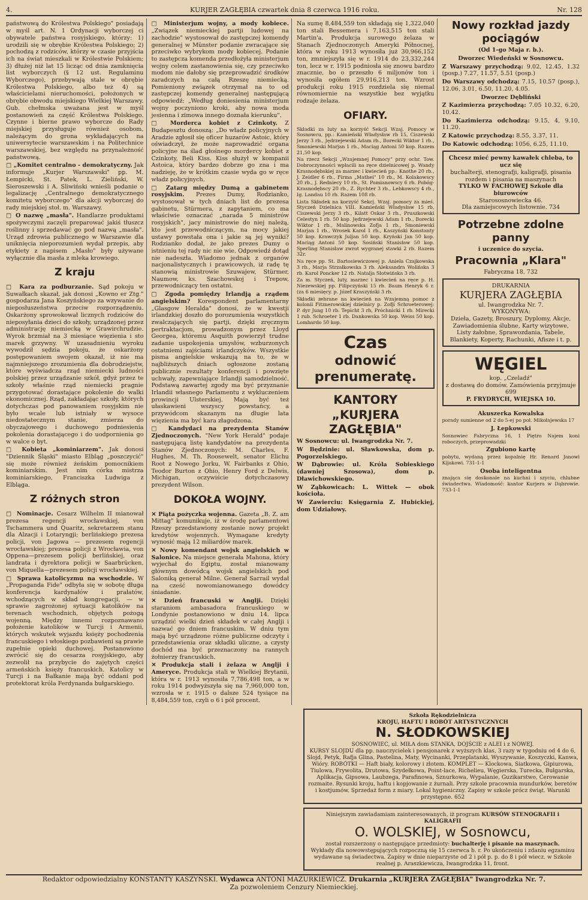4. KURJER ZAGŁĘBIA czwartek dnia 8 czerwca 1916 roku. Nr. 128
państwową do Królestwa Polskiego" posiadają w myśl art. N. 1 Ordynacji wyborczej ci obywatele państwa rosyjskiego, którzy: 1) urodzili się w obrębie Królestwa Polskiego; 2) pochodzą z rodziców, którzy w czasie przyjścia ich na świat mieszkali w Królestwie Polskiem; 3) dłużej niż lat 15 licząc od dnia zamknięcia list wyborczych (§ 12 ust. Regulaminu Wyborczego), przebywają stale w obrębie Królestwa Polskiego, albo też 4) są właścicielami nieruchomości, położonych w obrębie obwodu miejskiego Wielkiej Warszawy. Gub. chełmska uważana jest w myśl postanowień za część Królestwa Polskiego. Czynne i bierne prawo wyborcze do Rady miejskiej przysługuje również osobom, należącym do grona wykładających na uniwersytecie warszawskim i na Politechnice warszawskiej, bez względu na przynależność państwową.
□ „Komitet centralno - demokratyczny. Jak informuje „Kurjer Warszawski" pp. M. Łempicki, St. Patek, L. Zieliński, W. Sieroszewski i A. Sliwiński wnieśli podanie o legalizację „Centralnego demokratycznego komitetu wyborczego" dla akcji wyborczej do rady miejskiej stoł. m. Warszawy.
□ O nazwę „masła". Handlarze produktami spożywczymi zaczęli preparować jakiś tłuszcz roślinny i sprzedawać go pod nazwą „masła". Urząd zdrowia publicznego w Warszawie dla uniknięcia nieporozumień wydał przepis, aby etykiety z napisem „Masło" były używane wyłącznie dla masła z mleka krowiego.
Z kraju
□ Kara za podburzanie. Sąd pokoju w Suwałkach skazał, jak donosi „Kowno er Ztg." gospodarza Jana Koszyńskiego za wzywanie do nieposłuszeństwa przeciw rozporządzeniu. Oskarżony sprowokował licznych rodziców do nieposyłania dzieci do szkoły, urządzonej przez administrację niemiecką w Grawirchrudzie. Wyrok brzmiał na 3 miesiące więzienia i sto marek grzywny. W uzasadnieniu wyroku wywodził sędzia pokoju, że oskarżony postępowaniem swojem okazał, iż nie ma najmniejszego zrozumienia dla dobrodziejstw, które wyświadcza rząd niemiecki ludności polskiej przez urządzanie szkół, gdyż przez te szkoły właśnie rząd niemiecki pragnie przygotować dorastające pokolenie do walki ekonomicznej. Rząd, zakładając szkoły, których dotychczas pod panowaniem rosyjskim nie było wcale lub istniały w wysoce niedostatecznym stanie, zmierza do obyczajowego i duchowego podniesienia pokolenia dorastającego i do uodpornienia go w walce o byt.
□ Kobieta „kominiarzem". Jak donosi "Dziennik Śląski" miasto Elbląg „poszczycić" się może również żeńskim pomocnikiem kominiarskim. Jest nim córka mistrza kominiarskiego, Franciszka Ludwiga z Elbląga.
Z różnych stron
□ Nominacje. Cesarz Wilhelm II mianował prezesa regencji wrocławskiej, von Tschammera und Quaritz, sekretarzem stanu dla Alzacji i Lotaryngji; berlińskiego prezesa policji, von Jagowa — prezesem regencji wrocławskiej; prezesa policji z Wrocławia, von Oppena—prezesem policji berlińskiej, oraz landrata i dyrektora policji w Saarbrücken, von Miquella—prezesem policji wrocławskiej.
□ Sprawa katolicyzmu na wschodzie. W „Propaganda Fide" odbyła się w sobotę długa konferencja kardynałów i prałatów, wchodzących w skład kongregacji, — w sprawie zagrożonej sytuacji katolików na terenach wschodnich, objętych pożogą wojenną. Między innemi rozpoznawano położenie katolików w Turcji i Armenii, których wskutek wyjazdu księży pochodzenia francuskiego i włoskiego pozbawieni są prawie zupełnie opieki duchowej. Postanowiono zwrócić się do cesarza rosyjskiego, aby zezwolił na przybycie do zajętych części armeńskich księży francuskich. Katolicy w Turcji i na Bałkanie mają być oddani pod protektorat króla Ferdynanda bułgarskiego.
□ Ministerjum wojny, a mody kobiece. „Związek niemieckiej partji ludowej na zachodzie" wystosował do zastępczej komendy generalnej w Münster podanie zwracające się przeciwko wybrykom mody kobiecej. Podanie to zastępcza komenda przedłożyła ministerjum wojny celem zastanowienia się, czy przeciwko modom nie dałoby się przeprowadzić środków zaradczych na całą Rzeszę niemiecką. Pomieniony związek otrzymał na to od zastępczej komendy generalnej następującą odpowiedź: „Według doniesienia ministerjum wojny poczyniono kroki, aby nowa moda jesienna i zimowa innego doznała kierunku".
□ Morderca kobiet z Czinkoty. Z Budapesztu donoszą: „Do władz policyjnych w Aradzie zgłosił się oficer huzarów Astoic, który oświadczył, że może naprowadzić organa policyjne na ślad głośnego mordercy kobiet z Czinkoty, Beli Kiss. Kiss służył w kompanii Astoica, który bardzo dobrze go zna i ma nadzieję, że w krótkim czasie wyda go w ręce władz policyjnych.
□ Zatarg między Dumą a gabinetem rosyjskim. Prezes Dumy, Rodzianko, wystosował w tych dniach list do prezesa gabinetu, Stürmera, z zapytaniem, co ma właściwie oznaczać „narada 5 ministrów rosyjskich", jacy ministrowie do niej należą, kto jest przewodniczącym, na mocy jakiej ustawy powstała ona i jakie są jej wyniki? Rodzianko dodał, że jako prezes Dumy o istnieniu tej rady nic nie wie. Odpowiedź dotąd nie nadeszła. Wiadomo jednak z organów nacjonalistycznych i prawicowych, iż radę tę stanowią ministrowie Szuwajew, Stürmer, Naumow, ks. Szachowskoj i Trepow, przewodniczący ten ostatni.
□ Zgoda pomiędzy Irlandją a rządem angielskim? Korespondent parlamentarny „Glasgow Heralda" donosi, że w kwestji irlandzkiej doszło do porozumienia wszystkich zwalczających się partji, dzięki zręcznym pertraktacjom, prowadzonym przez Lloyd Georgea, któremu Asquith powierzył trudne zadanie uspokojenia umysłów, wzburzonych ostatniemi zajściami irlandczyków. Wszystkie pisma angielskie wskazują na to, że w najbliższych dniach ogłoszone zostaną publicznie rezultaty konferencji i powzięte uchwały, zapewniające Irlandji samodzielność. Podstawą zawartej zgody ma być przyznanie Irlandii własnego Parlamentu z wykluczeniem prowincji Ulsterskiej. Mają być też ułaskawieni wszyscy powstańcy, a przywódcom skazanym na długie lata więzienia ma być kara złagodzona.
□ Kandydaci na prezydenta Stanów Zjednoczonych. "New York Herald" podaje następującą listę kandydatów na prezydenta Stanów Zjednoczonych: M. Charles, F. Hughes, M. Th. Roosewelt, senator Elichu Root z Nowego Jorku, W. Fairbanks z Ohio, Teodor Burton z Ohio, Henry Ford z Delwis, Michigan, oczywiście dotychczasowy prezydent Wilson.
DOKOŁA WOJNY.
✕ Piąta pożyczka wojenna. Gazeta „B. Z. am Mittag" komunikuje, iż w środę parlamentowi Rzeszy przedstawiony zostanie nowy projekt kredytów wojennych. Wymagane kredyty wynosić mają 12 miliardów marek.
✕ Nowy komendant wojsk angielskich w Salonice. Na miejsce generała Mahona, który wyjechał do Egiptu, został mianowany głównym dowódcą wojsk angielskich pod Saloniką generał Milne. Generał Sarrail wydał na cześć nowomianowanego dowódcy śniadanie.
✕ Dzień francuski w Anglji. Dzięki staraniom ambasadora francuskiego w Londynie postanowiono w dniu 14. lipca urządzić wielki dzień składek w całej Anglji i nazwać go dniem francuskim. W dniu tym mają być urządzone różne publiczne odczyty i przedstawienia oraz składki uliczne, a czysty dochód ma być przeznaczony na rannych żołnierzy francuskich.
✕ Produkcja stali i żelaza w Anglji i Ameryce. Produkcja stali w Wielkiej Brytanii, która w r. 1913 wynosiła 7,786,498 ton, a w roku 1914 podwyższyła się na 7,960,000 ton, wzrosła w r. 1915 o dalsze 524 tysiące na 8,484,559 ton, czyli o 6 i pół procent.
Na sumę 8,484,559 ton składają się 1,322,040 ton stali Bessemera i 7,163,515 ton stali Martin'a. Produkcja surowego żelaza w Stanach Zjednoczonych Ameryki Północnej, która w roku 1913 wynosiła już 30,966,152 ton, zmniejszyła się w r. 1914 do 23,332,244 ton, lecz w r. 1915 podniosła się znowu bardzo znacznie, bo o przeszło 6 miljonów ton i wynosiła ogółem 29,916,213 ton. Wzrost produkcji roku 1915 rozdziela się niemal równomiernie na wszystkie bez wyjątku rodzaje żelaza.
OFIARY.
Składki za luty na korzyść Sekcji Wzaj. Pomocy w Sosnowcu, pp.: Kamieński Władysław rb 15, Ciszewski Jerzy 3 rb., Jędrzejewski Adam rb., Borecki Wiktor 1 rb., Smoniewski Marjan 1 rb., Maciąg Antoni 50 kop. Razem 21,50 kop.
Na rzecz Sekcji „Wzajemnej Pomocy" przy ochr. Tow. Dobroczynności wpłacili na ręce dzielnicowej p. Wandy Krasnodębskiej za marzec i kwiecień pp.: Knothe 20 rb., J. Zeidler 6 rb., Firma „Mathei" 10 rb., M. Kolakowscy 20 rb., J. Redniecy 10 rb., St. Pomianowscy 6 rb. Pobóg-Krasnodębscy 20 rb., Z. Rychter 3 rb., Lebkowscy 4 rb., Ig. Landau 10 rb. Razem 108 rb.
Lista Składek na korzyść Sekcj. Wzaj. pomocy za mieś. Styczeń Dzielnica VIII. Kamieński Władysław 15 rb, Ciszewski Jerzy 3 rb., Kilatt Oskar 3 rb., Pruszkowski Celestyn 1 rb. 50 kop. Jędrzejewski Adam 1 rb., Borecki Wiktor 1 rb., Malinowska Zofja 1 rb., Smoniewski Marjan 1 rb., Wrosek Karol 1 rb., Kaszyński Konstanty 50 kop. Krawczyk Juljan 50 kop. Kryński Jan 50 kop. Maciąg Antoni 50 kop. Sosiński Stanisław 50 kop. Sperling Stanisław zwrot wygranej stawki 2 rb. Razem 32r.
Na ręce pp. St. Bartosiewiczowej p. Aniela Czajkowska 3 rb., Marja Strzałkowska 3 rb. Aleksandra Wolińska 3 rb. Karol Poncker 12 rb. Natalja Słotwińska 3 rb.
Za m. Styczeń, luty, marzec i kwiecień na ręce p. H. Niezewskiej pp. Filipczyński 15 rb. Baum Henryk 6 r. (za 6 miesięcy. p. Józef Kraszyński 3 rb.
Składki zebrane na kwiecień na Wzajemną pomoc z kolonii Fitznerowskiej dzielnicy p. Zofji Schroeterowej: P. dyr Jung 10 rb. Tepicht 3 rb, Próchnicki 1 rb. Mirecki 1 rub. Schroeter 1 rb. Dankowska 50 kop. Weiss 50 kop. Lombardo 50 kop.
Czas
odnowić prenumeratę.
KANTORY
„KURJERA ZAGŁĘBIA"
W Sosnowcu: ul. Iwangrodzka Nr. 7.
W Będzinie: ul. Sławkowska, dom p. Pogorzelskiego.
W Dąbrowie: ul. Króla Sobieskiego (dawniej Szosowa), dom p. Dławichowskiego.
W Ząbkowicach: L. Wittek — obok kościoła.
W Zawierciu: Księgarnia Z. Hubickiej, dom Udziałowy.
Nowy rozkład jazdy pociągów
(Od 1-go Maja r. b.).
Dworzec Wiedeński w Sosnowcu.
Z Warszawy przychodzą: 9.02, 12.45, 1.32 (posp.) 7.27, 11.57, 5.51 (posp.)
Do Warszawy odchodzą: 7.15, 10.57 (posp.), 12.06, 3.01, 6.50, 11.20, 4.05.
Dworzec Dębliński
Z Kazimierza przychodzą: 7.05 10.32, 6.20, 10.42.
Do Kazimierza odchodzą: 9.15, 4, 9.10, 11.20.
Z Katowic przychodzą: 8.55, 3.37, 11.
Do Katowic odchodzą: 1056, 6.25, 11.10.
Chcesz mieć pewny kawałek chleba, to ucz się
buchalterji, stenografji, kaligrafji, pisania rozdem i pisania na maszynach
TYLKO W FACHOWEJ Szkole dla biurowców
Starososnowiecka 46.
Dla zamiejscowych listownie. 734
Potrzebne zdolne panny
i uczenice do szycia.
Pracownia „Klara"
Fabryczna 18. 732
DRUKARNIA
KURJERA ZAGŁĘBIA
ul. Iwangrodzka Nr. 7.
WYKONYWA:
Dzieła, Gazety, Broszury, Dyplomy, Akcje, Zawiadomienia ślubne, Karty wizytowe, Listy żałobne, Sprawozdania, Tabele, Blankiety, Koperty, Rachunki, Afisze i t. p.
WĘGIEL
kop. „Czeladź"
z dostawą do domów. Zamówienia przyjmuje 699
P. FRYDRYCH, WIEJSKA 10.
Akuszerka Kowalska
porady sumienne od 2 do 5-ej po poł. Mikołajewska 17
J. Łepkowski
Sosnowiec Fabryczna 16, 1 Piętro Najem koni roboczych, przeprowadzki
Zgubiono kartę
pobytu, wydaną przez kopalnię Hr. Renard Janowi Kijakowi. 731-1-1
Osoba inteligentna
znająca się doskonale na kuchni i szyciu, chlubne świadectwa. Wiadomość: kantor Kurjera w Dąbrowie. 733-1-1
Szkoła Rękodzielnicza
KROJU, HAFTU I ROBÓT ARTYSTYCZNYCH
N. SŁODKOWSKIEJ
SOSNOWIEC, ul. MIŁA dom STANKA, DOJŚCIE z ALEI i z NOWEJ.
KURSY SLOJDU dla pp. nauczycielek i pensjonarek z wyższych klas, 3 razy w tygodniu od 4 do 6, Slojd, Petyk, Rafja Glina, Pastelina, Maty, Wycinanki, Przeplatanki, Wyszywanie, Koszyczki, Kanwa, Wióry. ROBÓTKI — Haft biały, kolorowy i złotem. KOMPLET — Klockowa, Siatkowa, Gipiurowa, Tiulowa, Frywolita, Drutowa, Szydełkowa, Point-lace, Richelieu, Węgierska, Turecka, Bułgarska, Aplikacja, Gipsowa, Laubzega, Parafinowa, Sznurkowa, Wypalanie, Guzikarstwo, Cerowanie rozmaite. Rysunki kroju, haftu i kopjowanie z żurnali. Przy szkole pracownia mundurków, beretów i kostjumów. Sprzedaż form z miary. Lokal hygieniczny. Zapisy w szkole prócz świąt. Warunki przystępne. 652
Niniejszym zawiadamiam zainteresowanych, iż program KURSÓW STENOGRAFII i KALIGRAFII
O. WOLSKIEJ, w Sosnowcu,
został rozszerzony o następujące przedmioty: buchalterję i pisanie na maszynach.
Wykłady dla nowowstępujących rozpoczną się 15 czerwca b. r. Po ukończeniu i zdaniu egzaminu wydawane są świadectwa. Zapisy w dnie nieparzyste od 2 i pół p. p. do 8 i pół wiecz. w Szkole realnej p. Araszkiewicza, Iwangrodzka 11, front.
Redaktor odpowiedzialny KONSTANTY KASZYŃSKI. Wydawca ANTONI MAZURKIEWICZ. Drukarnia „KURJERA ZAGŁĘBIA" Iwangrodzka Nr. 7.
Za pozwoleniem Cenzury Niemieckiej.